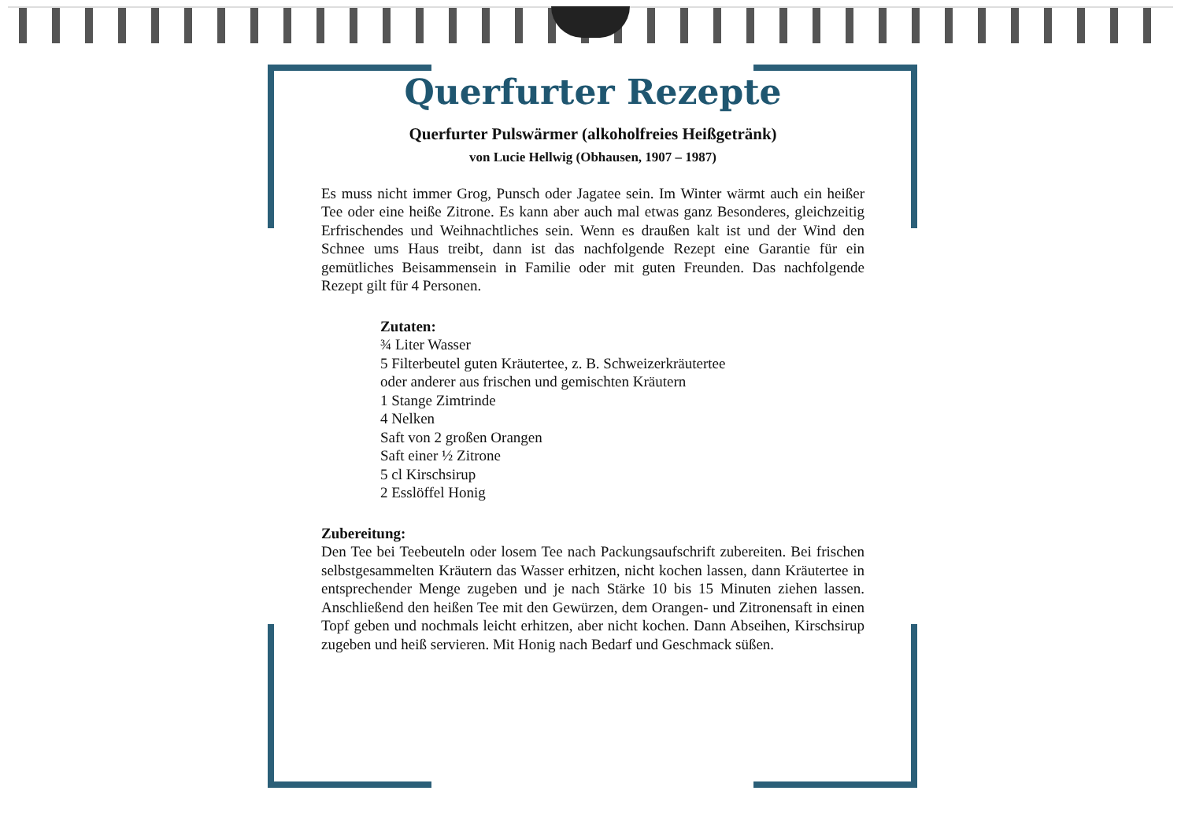Querfurter Rezepte
Querfurter Pulswärmer (alkoholfreies Heißgetränk)
von Lucie Hellwig (Obhausen, 1907 – 1987)
Es muss nicht immer Grog, Punsch oder Jagatee sein. Im Winter wärmt auch ein heißer Tee oder eine heiße Zitrone. Es kann aber auch mal etwas ganz Besonderes, gleichzeitig Erfrischendes und Weihnachtliches sein. Wenn es draußen kalt ist und der Wind den Schnee ums Haus treibt, dann ist das nachfolgende Rezept eine Garantie für ein gemütliches Beisammensein in Familie oder mit guten Freunden. Das nachfolgende Rezept gilt für 4 Personen.
Zutaten:
¾ Liter Wasser
5 Filterbeutel guten Kräutertee, z. B. Schweizerkräutertee
oder anderer aus frischen und gemischten Kräutern
1 Stange Zimtrinde
4 Nelken
Saft von 2 großen Orangen
Saft einer ½ Zitrone
5 cl Kirschsirup
2 Esslöffel Honig
Zubereitung:
Den Tee bei Teebeuteln oder losem Tee nach Packungsaufschrift zubereiten. Bei frischen selbstgesammelten Kräutern das Wasser erhitzen, nicht kochen lassen, dann Kräutertee in entsprechender Menge zugeben und je nach Stärke 10 bis 15 Minuten ziehen lassen. Anschließend den heißen Tee mit den Gewürzen, dem Orangen- und Zitronensaft in einen Topf geben und nochmals leicht erhitzen, aber nicht kochen. Dann Abseihen, Kirschsirup zugeben und heiß servieren. Mit Honig nach Bedarf und Geschmack süßen.